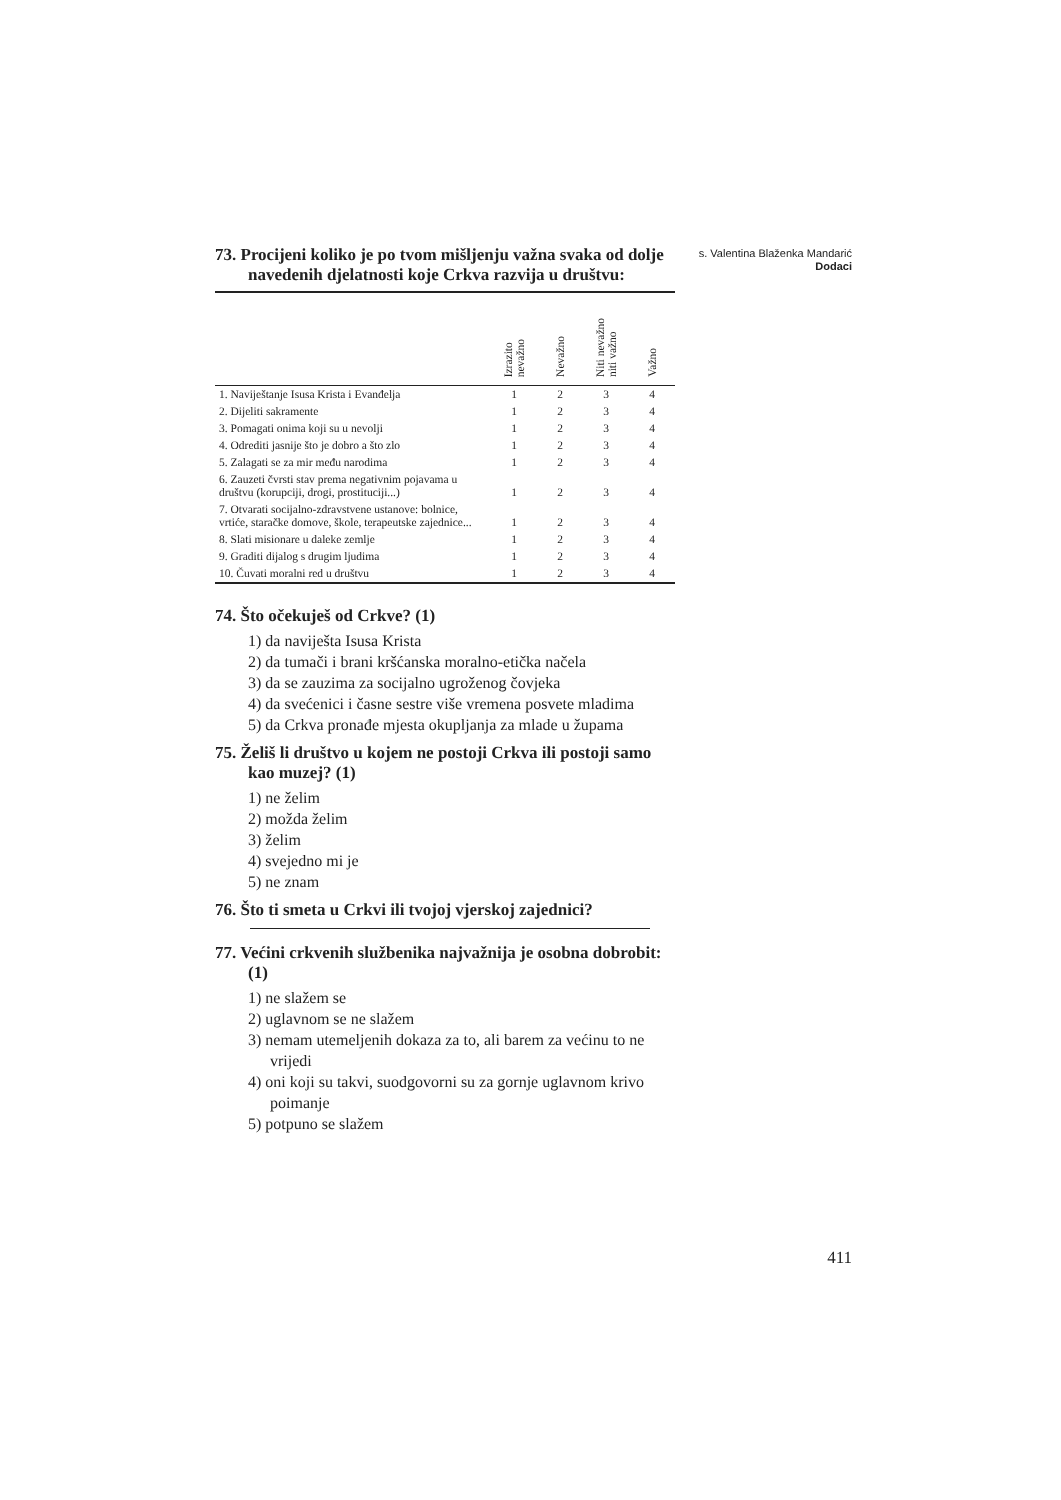s. Valentina Blaženka Mandarić
Dodaci
73. Procijeni koliko je po tvom mišljenju važna svaka od dolje navedenih djelatnosti koje Crkva razvija u društvu:
| | Izrazito nevažno | Nevažno | Niti nevažno niti važno | Važno |
| --- | --- | --- | --- | --- |
| 1. Naviještanje Isusa Krista i Evanđelja | 1 | 2 | 3 | 4 |
| 2. Dijeliti sakramente | 1 | 2 | 3 | 4 |
| 3. Pomagati onima koji su u nevolji | 1 | 2 | 3 | 4 |
| 4. Odrediti jasnije što je dobro a što zlo | 1 | 2 | 3 | 4 |
| 5. Zalagati se za mir među narodima | 1 | 2 | 3 | 4 |
| 6. Zauzeti čvrsti stav prema negativnim pojavama u društvu (korupciji, drogi, prostituciji...) | 1 | 2 | 3 | 4 |
| 7. Otvarati socijalno-zdravstvene ustanove: bolnice, vrtiće, staračke domove, škole, terapeutske zajednice... | 1 | 2 | 3 | 4 |
| 8. Slati misionare u daleke zemlje | 1 | 2 | 3 | 4 |
| 9. Graditi dijalog s drugim ljudima | 1 | 2 | 3 | 4 |
| 10. Čuvati moralni red u društvu | 1 | 2 | 3 | 4 |
74. Što očekuješ od Crkve? (1)
1) da naviješta Isusa Krista
2) da tumači i brani kršćanska moralno-etička načela
3) da se zauzima za socijalno ugroženog čovjeka
4) da svećenici i časne sestre više vremena posvete mladima
5) da Crkva pronađe mjesta okupljanja za mlade u župama
75. Želiš li društvo u kojem ne postoji Crkva ili postoji samo kao muzej? (1)
1) ne želim
2) možda želim
3) želim
4) svejedno mi je
5) ne znam
76. Što ti smeta u Crkvi ili tvojoj vjerskoj zajednici?
77. Većini crkvenih službenika najvažnija je osobna dobrobit: (1)
1) ne slažem se
2) uglavnom se ne slažem
3) nemam utemeljenih dokaza za to, ali barem za većinu to ne vrijedi
4) oni koji su takvi, suodgovorni su za gornje uglavnom krivo poimanje
5) potpuno se slažem
411